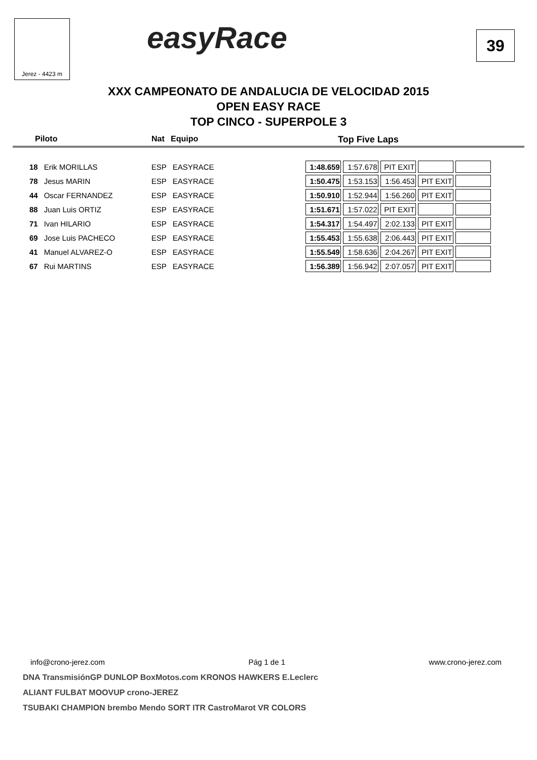Jerez - 4423 m easyRace 39
XXX CAMPEONATO DE ANDALUCIA DE VELOCIDAD 2015
OPEN EASY RACE
TOP CINCO - SUPERPOLE 3
Piloto Nat Equipo Top Five Laps
| 18 | Erik MORILLAS | ESP | EASYRACE | | 1:48.659 | 1:57.678 | PIT EXIT | | |
| 78 | Jesus MARIN | ESP | EASYRACE | | 1:50.475 | 1:53.153 | 1:56.453 | PIT EXIT | |
| 44 | Oscar FERNANDEZ | ESP | EASYRACE | | 1:50.910 | 1:52.944 | 1:56.260 | PIT EXIT | |
| 88 | Juan Luis ORTIZ | ESP | EASYRACE | | 1:51.671 | 1:57.022 | PIT EXIT | | |
| 71 | Ivan HILARIO | ESP | EASYRACE | | 1:54.317 | 1:54.497 | 2:02.133 | PIT EXIT | |
| 69 | Jose Luis PACHECO | ESP | EASYRACE | | 1:55.453 | 1:55.638 | 2:06.443 | PIT EXIT | |
| 41 | Manuel ALVAREZ-O | ESP | EASYRACE | | 1:55.549 | 1:58.636 | 2:04.267 | PIT EXIT | |
| 67 | Rui MARTINS | ESP | EASYRACE | | 1:56.389 | 1:56.942 | 2:07.057 | PIT EXIT | |
info@crono-jerez.com Pág 1 de 1 www.crono-jerez.com
DNA TransmisiónGP DUNLOP BoxMotos.com KRONOS HAWKERS E.Leclerc
ALIANT FULBAT MOOVUP crono-JEREZ
TSUBAKI CHAMPION brembo Mendo SORT ITR CastroMarot VR COLORS